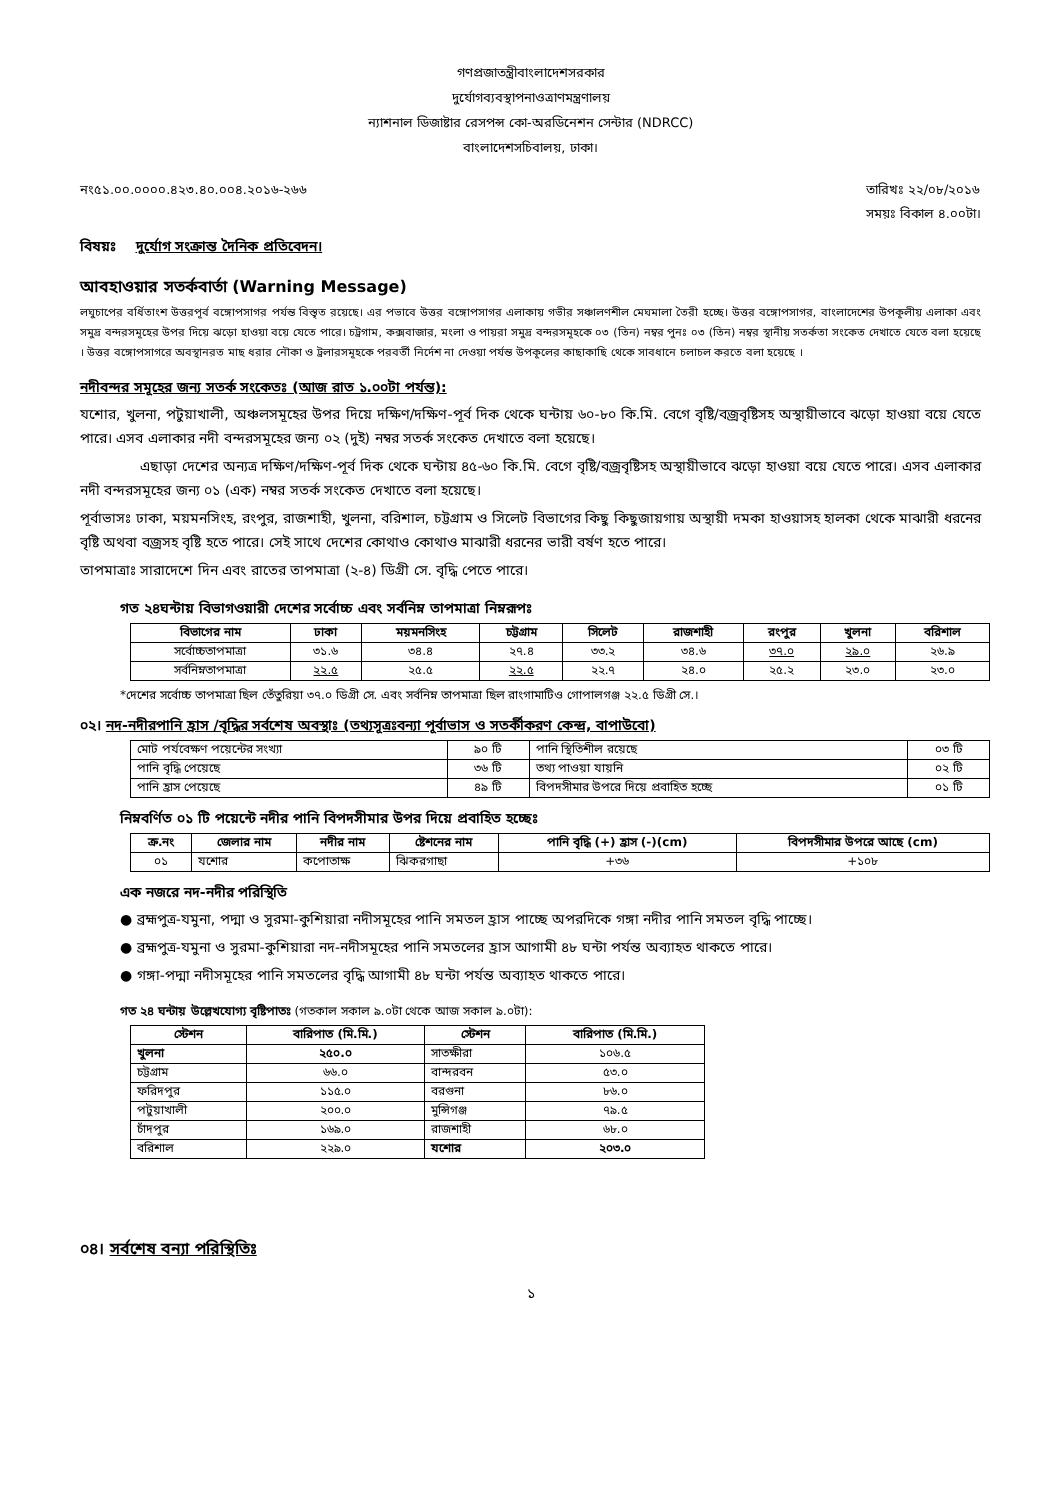গণপ্রজাতন্ত্রীবাংলাদেশসরকার
দুর্যোগব্যবস্থাপনাওত্রাণমন্ত্রণালয়
ন্যাশনাল ডিজাষ্টার রেসপন্স কো-অরডিনেশন সেন্টার (NDRCC)
বাংলাদেশসচিবালয়, ঢাকা।
নং৫১.০০.০০০০.৪২৩.৪০.০০৪.২০১৬-২৬৬ তারিখঃ ২২/০৮/২০১৬
সময়ঃ বিকাল ৪.০০টা।
বিষয়ঃ দুর্যোগ সংক্রান্ত দৈনিক প্রতিবেদন।
আবহাওয়ার সতর্কবার্তা (Warning Message)
লঘুচাপের বর্ধিতাংশ উত্তরপূর্ব বঙ্গোপসাগর পর্যন্ত বিস্তৃত রয়েছে। এর পভাবে উত্তর বঙ্গোপসাগর এলাকায় গভীর সঞ্চালণশীল মেঘমালা তৈরী হচ্ছে। উত্তর বঙ্গোপসাগর, বাংলাদেশের উপকূলীয় এলাকা এবং সমুদ্র বন্দরসমূহের উপর দিয়ে ঝড়ো হাওয়া বয়ে যেতে পারে। চট্রগাম, কক্সবাজার, মংলা ও পায়রা সমুদ্র বন্দরসমূহকে ০৩ (তিন) নম্বর পুনঃ ০৩ (তিন) নম্বর স্থানীয় সতর্কতা সংকেত দেখাতে যেতে বলা হয়েছে । উত্তর বঙ্গোপসাগরে অবস্থানরত মাছ ধরার নৌকা ও ট্রলারসমূহকে পরবর্তী নির্দেশ না দেওয়া পর্যন্ত উপকূলের কাছাকাছি থেকে সাবধানে চলাচল করতে বলা হয়েছে ।
নদীবন্দর সমূহের জন্য সতর্ক সংকেতঃ (আজ রাত ১.০০টা পর্যন্ত):
যশোর, খুলনা, পটুয়াখালী, অঞ্চলসমূহের উপর দিয়ে দক্ষিণ/দক্ষিণ-পূর্ব দিক থেকে ঘন্টায় ৬০-৮০ কি.মি. বেগে বৃষ্টি/বজ্রবৃষ্টিসহ অস্থায়ীভাবে ঝড়ো হাওয়া বয়ে যেতে পারে। এসব এলাকার নদী বন্দরসমূহের জন্য ০২ (দুই) নম্বর সতর্ক সংকেত দেখাতে বলা হয়েছে।
এছাড়া দেশের অন্যত্র দক্ষিণ/দক্ষিণ-পূর্ব দিক থেকে ঘন্টায় ৪৫-৬০ কি.মি. বেগে বৃষ্টি/বজ্রবৃষ্টিসহ অস্থায়ীভাবে ঝড়ো হাওয়া বয়ে যেতে পারে। এসব এলাকার নদী বন্দরসমূহের জন্য ০১ (এক) নম্বর সতর্ক সংকেত দেখাতে বলা হয়েছে।
পূর্বাভাসঃ ঢাকা, ময়মনসিংহ, রংপুর, রাজশাহী, খুলনা, বরিশাল, চট্টগ্রাম ও সিলেট বিভাগের কিছু কিছুজায়গায় অস্থায়ী দমকা হাওয়াসহ হালকা থেকে মাঝারী ধরনের বৃষ্টি অথবা বজ্রসহ বৃষ্টি হতে পারে। সেই সাথে দেশের কোথাও কোথাও মাঝারী ধরনের ভারী বর্ষণ হতে পারে।
তাপমাত্রাঃ সারাদেশে দিন এবং রাতের তাপমাত্রা (২-৪) ডিগ্রী সে. বৃদ্ধি পেতে পারে।
গত ২৪ঘন্টায় বিভাগওয়ারী দেশের সর্বোচ্চ এবং সর্বনিম্ন তাপমাত্রা নিম্নরূপঃ
| বিভাগের নাম | ঢাকা | ময়মনসিংহ | চট্টগ্রাম | সিলেট | রাজশাহী | রংপুর | খুলনা | বরিশাল |
| --- | --- | --- | --- | --- | --- | --- | --- | --- |
| সর্বোচ্চতাপমাত্রা | ৩১.৬ | ৩৪.৪ | ২৭.৪ | ৩৩.২ | ৩৪.৬ | ৩৭.০ | ২৯.০ | ২৬.৯ |
| সর্বনিম্নতাপমাত্রা | ২২.৫ | ২৫.৫ | ২২.৫ | ২২.৭ | ২৪.০ | ২৫.২ | ২৩.০ | ২৩.০ |
*দেশের সর্বোচ্চ তাপমাত্রা ছিল তেঁতুরিয়া ৩৭.০ ডিগ্রী সে. এবং সর্বনিম্ন তাপমাত্রা ছিল রাংগামাটিও গোপালগঞ্জ ২২.৫ ডিগ্রী সে.।
০২। নদ-নদীরপানি হ্রাস /বৃদ্ধির সর্বশেষ অবস্থাঃ (তথ্যসূত্রঃবন্যা পূর্বাভাস ও সতর্কীকরণ কেন্দ্র, বাপাউবো)
| মোট পর্যবেক্ষণ পয়েন্টের সংখ্যা | ৯০ টি | পানি স্থিতিশীল রয়েছে | ০৩ টি |
| পানি বৃদ্ধি পেয়েছে | ৩৬ টি | তথ্য পাওয়া যায়নি | ০২ টি |
| পানি হ্রাস পেয়েছে | ৪৯ টি | বিপদসীমার উপরে দিয়ে প্রবাহিত হচ্ছে | ০১ টি |
নিম্নবর্ণিত ০১ টি পয়েন্টে নদীর পানি বিপদসীমার উপর দিয়ে প্রবাহিত হচ্ছেঃ
| ক্র.নং | জেলার নাম | নদীর নাম | ষ্টেশনের নাম | পানি বৃদ্ধি (+) হ্রাস (-)(cm) | বিপদসীমার উপরে আছে (cm) |
| --- | --- | --- | --- | --- | --- |
| ০১ | যশোর | কপোতাক্ষ | ঝিকরগাছা | +৩৬ | +১০৮ |
এক নজরে নদ-নদীর পরিস্থিতি
● ব্রহ্মপুত্র-যমুনা, পদ্মা ও সুরমা-কুশিয়ারা নদীসমূহের পানি সমতল হ্রাস পাচ্ছে অপরদিকে গঙ্গা নদীর পানি সমতল বৃদ্ধি পাচ্ছে।
● ব্রহ্মপুত্র-যমুনা ও সুরমা-কুশিয়ারা নদ-নদীসমূহের পানি সমতলের হ্রাস আগামী ৪৮ ঘন্টা পর্যন্ত অব্যাহত থাকতে পারে।
● গঙ্গা-পদ্মা নদীসমূহের পানি সমতলের বৃদ্ধি আগামী ৪৮ ঘন্টা পর্যন্ত অব্যাহত থাকতে পারে।
গত ২৪ ঘন্টায় উল্লেখযোগ্য বৃষ্টিপাতঃ (গতকাল সকাল ৯.০টা থেকে আজ সকাল ৯.০টা):
| স্টেশন | বারিপাত (মি.মি.) | স্টেশন | বারিপাত (মি.মি.) |
| --- | --- | --- | --- |
| খুলনা | ২৫০.০ | সাতক্ষীরা | ১০৬.৫ |
| চট্টগ্রাম | ৬৬.০ | বান্দরবন | ৫৩.০ |
| ফরিদপুর | ১১৫.০ | বরগুনা | ৮৬.০ |
| পটুয়াখালী | ২০০.০ | মুন্সিগঞ্জ | ৭৯.৫ |
| চাঁদপুর | ১৬৯.০ | রাজশাহী | ৬৮.০ |
| বরিশাল | ২২৯.০ | যশোর | ২০৩.০ |
০৪। সর্বশেষ বন্যা পরিস্থিতিঃ
১